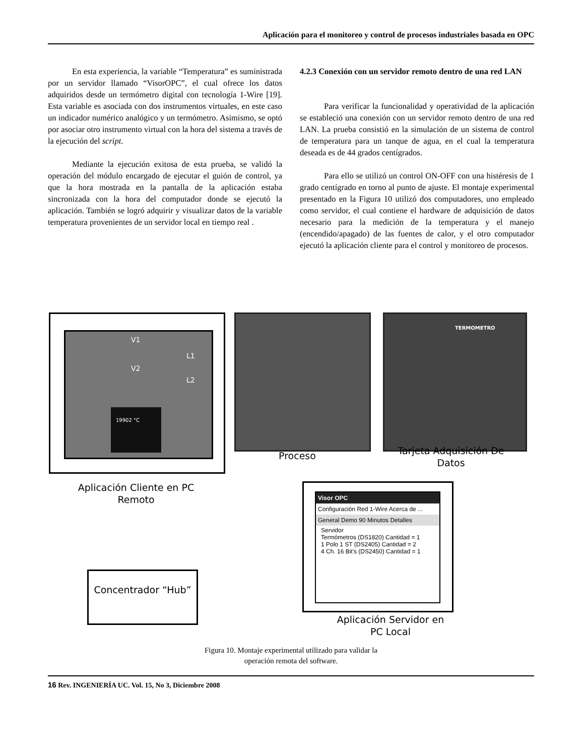Aplicación para el monitoreo y control de procesos industriales basada en OPC
En esta experiencia, la variable “Temperatura” es suministrada por un servidor llamado “VisorOPC”, el cual ofrece los datos adquiridos desde un termómetro digital con tecnología 1-Wire [19]. Esta variable es asociada con dos instrumentos virtuales, en este caso un indicador numérico analógico y un termómetro. Asimismo, se optó por asociar otro instrumento virtual con la hora del sistema a través de la ejecución del script.
Mediante la ejecución exitosa de esta prueba, se validó la operación del módulo encargado de ejecutar el guión de control, ya que la hora mostrada en la pantalla de la aplicación estaba sincronizada con la hora del computador donde se ejecutó la aplicación. También se logró adquirir y visualizar datos de la variable temperatura provenientes de un servidor local en tiempo real .
4.2.3 Conexión con un servidor remoto dentro de una red LAN
Para verificar la funcionalidad y operatividad de la aplicación se estableció una conexión con un servidor remoto dentro de una red LAN. La prueba consistió en la simulación de un sistema de control de temperatura para un tanque de agua, en el cual la temperatura deseada es de 44 grados centígrados.
Para ello se utilizó un control ON-OFF con una histéresis de 1 grado centígrado en torno al punto de ajuste. El montaje experimental presentado en la Figura 10 utilizó dos computadores, uno empleado como servidor, el cual contiene el hardware de adquisición de datos necesario para la medición de la temperatura y el manejo (encendido/apagado) de las fuentes de calor, y el otro computador ejecutó la aplicación cliente para el control y monitoreo de procesos.
V1
V2
L1
L2
19902 °C
TERMOMETRO
Proceso
Tarjeta Adquisición De Datos
Aplicación Cliente en PC Remoto
Concentrador “Hub”
Visor OPC
Configuración Red 1-Wire Acerca de ...
General Demo 90 Minutos Detalles
Servidor
Termómetros (DS1820) Cantidad = 1
1 Polo 1 ST (DS2405) Cantidad = 2
4 Ch. 16 Bit's (DS2450) Cantidad = 1
Aplicación Servidor en PC Local
Figura 10. Montaje experimental utilizado para validar la
operación remota del software.
16 Rev. INGENIERÍA UC. Vol. 15, No 3, Diciembre 2008